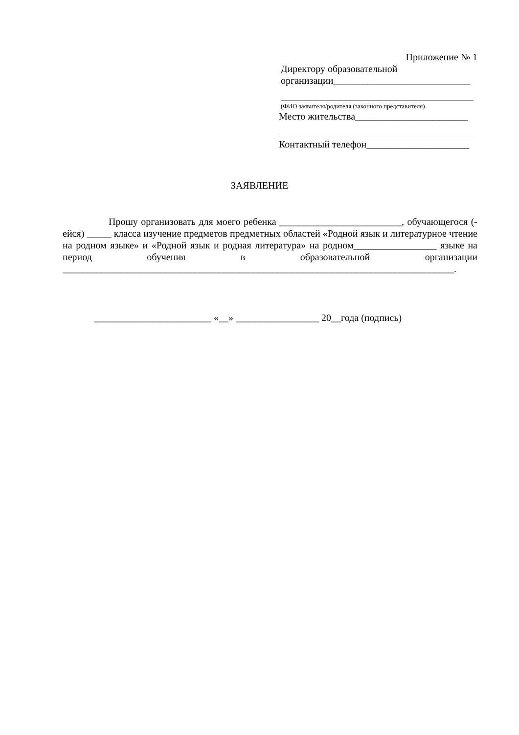Приложение № 1
Директору образовательной
организации____________________________
(ФИО заявителя/родителя (законного представителя)
Место жительства_______________________
Контактный телефон_____________________
ЗАЯВЛЕНИЕ
Прошу организовать для моего ребенка _________________________, обучающегося (-ейся) _____ класса изучение предметов предметных областей «Родной язык и литературное чтение на родном языке» и «Родной язык и родная литература» на родном_________________ языке на период обучения в образовательной организации ________________________________________________________________________________.
________________________ «__» _________________ 20__года (подпись)